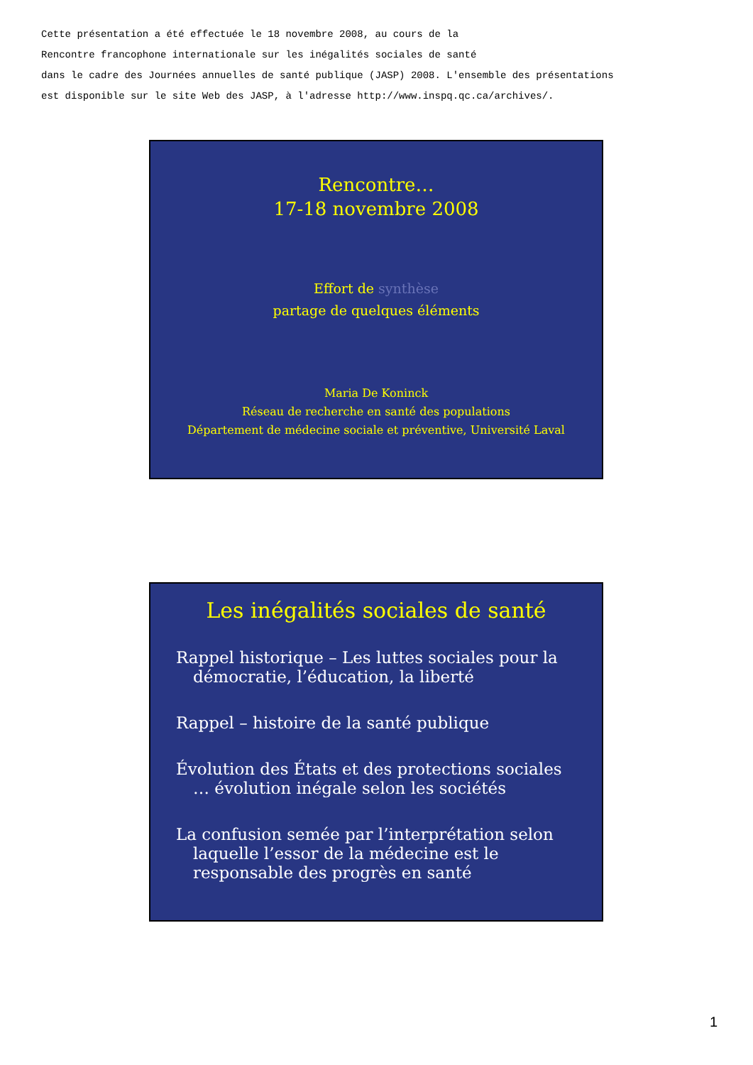Cette présentation a été effectuée le 18 novembre 2008, au cours de la Rencontre francophone internationale sur les inégalités sociales de santé dans le cadre des Journées annuelles de santé publique (JASP) 2008. L'ensemble des présentations est disponible sur le site Web des JASP, à l'adresse http://www.inspq.qc.ca/archives/.
Rencontre…
17-18 novembre 2008
Effort de synthèse
partage de quelques éléments
Maria De Koninck
Réseau de recherche en santé des populations
Département de médecine sociale et préventive, Université Laval
Les inégalités sociales de santé
Rappel historique – Les luttes sociales pour la démocratie, l’éducation, la liberté
Rappel – histoire de la santé publique
Évolution des États et des protections sociales … évolution inégale selon les sociétés
La confusion semée par l’interprétation selon laquelle l’essor de la médecine est le responsable des progrès en santé
1